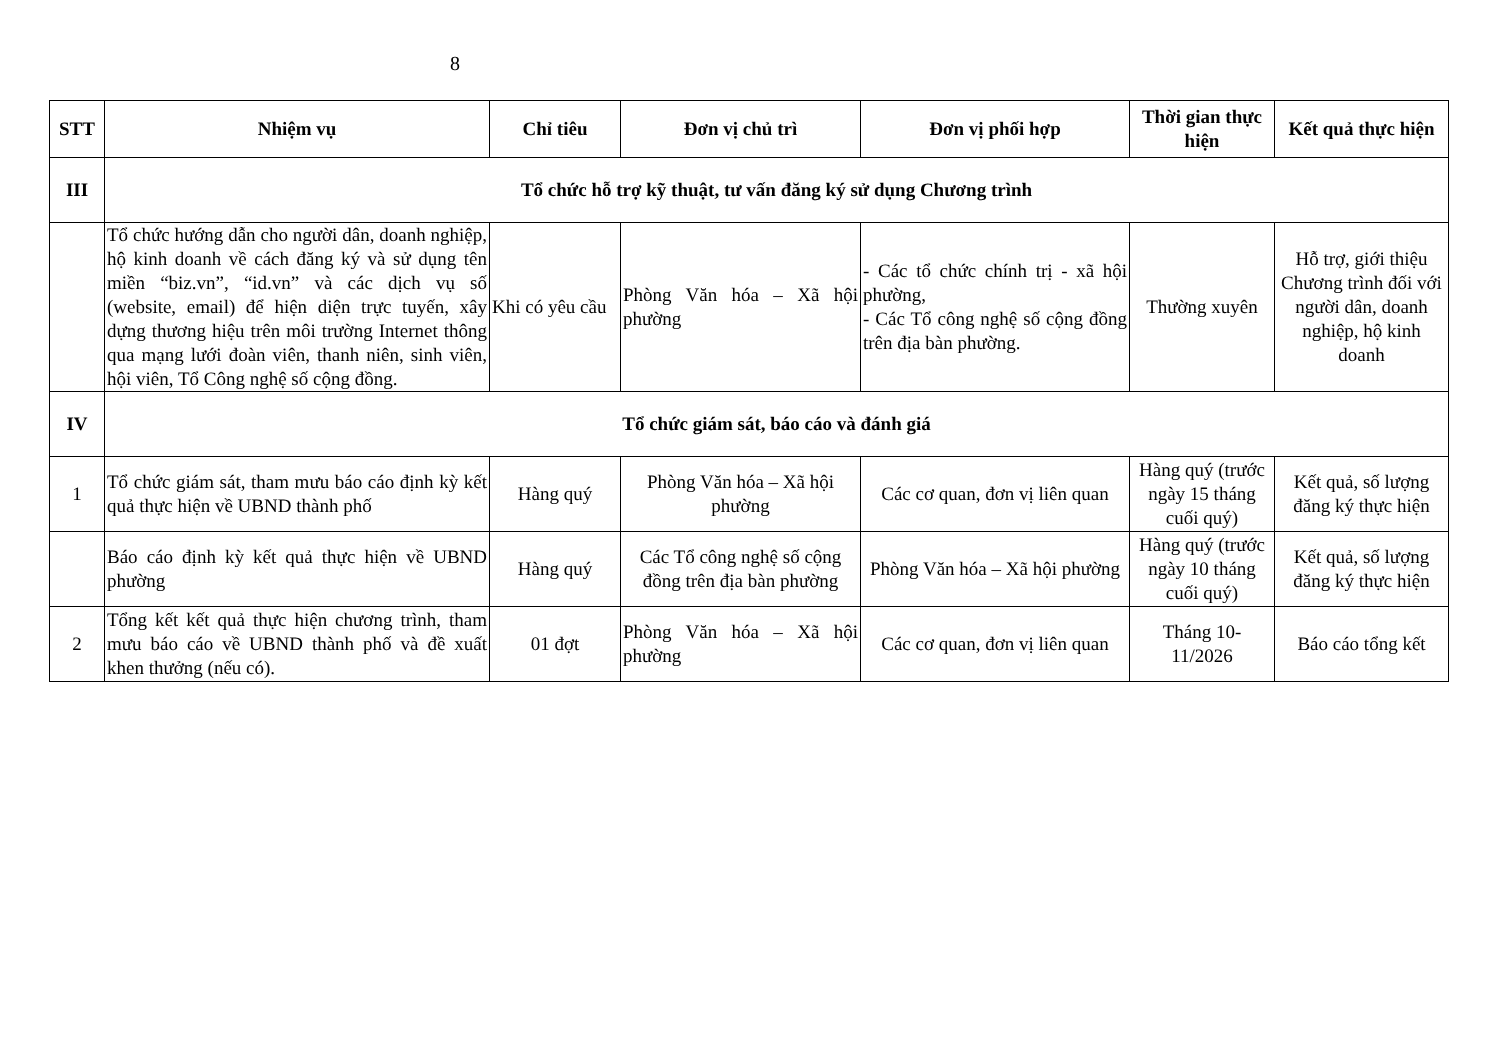8
| STT | Nhiệm vụ | Chỉ tiêu | Đơn vị chủ trì | Đơn vị phối hợp | Thời gian thực hiện | Kết quả thực hiện |
| --- | --- | --- | --- | --- | --- | --- |
| III | Tổ chức hỗ trợ kỹ thuật, tư vấn đăng ký sử dụng Chương trình | | | | | |
| | Tổ chức hướng dẫn cho người dân, doanh nghiệp, hộ kinh doanh về cách đăng ký và sử dụng tên miền “biz.vn”, “id.vn” và các dịch vụ số (website, email) để hiện diện trực tuyến, xây dựng thương hiệu trên môi trường Internet thông qua mạng lưới đoàn viên, thanh niên, sinh viên, hội viên, Tổ Công nghệ số cộng đồng. | Khi có yêu cầu | Phòng Văn hóa – Xã hội phường | - Các tổ chức chính trị - xã hội phường, - Các Tổ công nghệ số cộng đồng trên địa bàn phường. | Thường xuyên | Hỗ trợ, giới thiệu Chương trình đối với người dân, doanh nghiệp, hộ kinh doanh |
| IV | Tổ chức giám sát, báo cáo và đánh giá | | | | | |
| 1 | Tổ chức giám sát, tham mưu báo cáo định kỳ kết quả thực hiện về UBND thành phố | Hàng quý | Phòng Văn hóa – Xã hội phường | Các cơ quan, đơn vị liên quan | Hàng quý (trước ngày 15 tháng cuối quý) | Kết quả, số lượng đăng ký thực hiện |
| | Báo cáo định kỳ kết quả thực hiện về UBND phường | Hàng quý | Các Tổ công nghệ số cộng đồng trên địa bàn phường | Phòng Văn hóa – Xã hội phường | Hàng quý (trước ngày 10 tháng cuối quý) | Kết quả, số lượng đăng ký thực hiện |
| 2 | Tổng kết kết quả thực hiện chương trình, tham mưu báo cáo về UBND thành phố và đề xuất khen thưởng (nếu có). | 01 đợt | Phòng Văn hóa – Xã hội phường | Các cơ quan, đơn vị liên quan | Tháng 10-11/2026 | Báo cáo tổng kết |